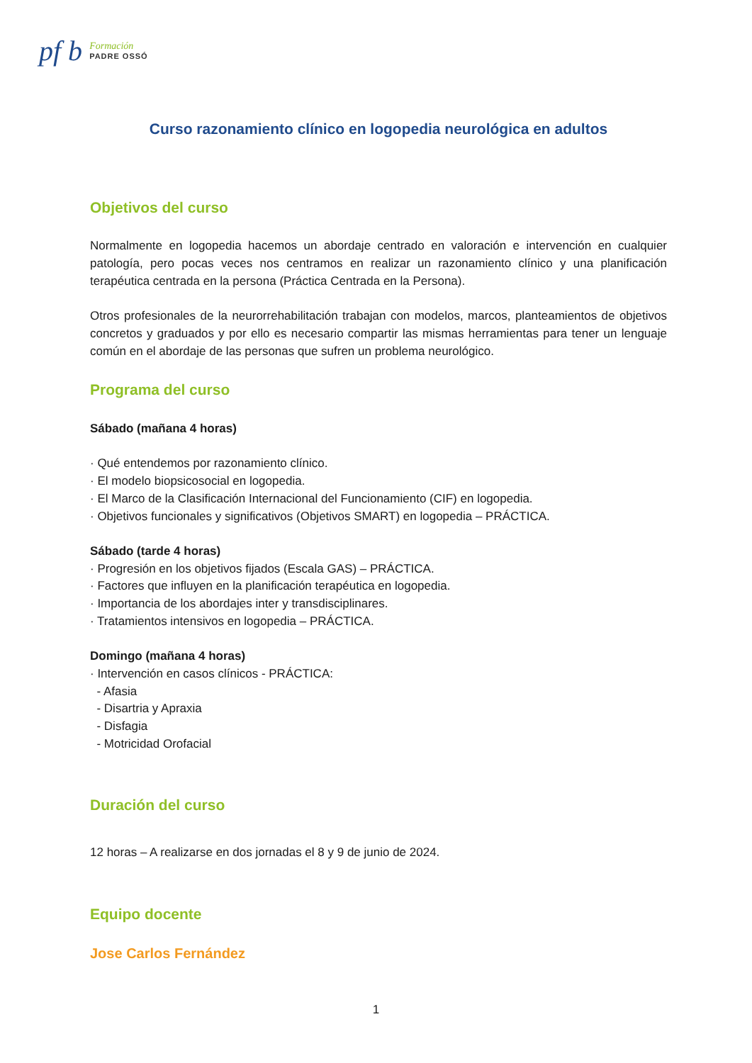pf b
Formación
PADRE OSSÓ
Curso razonamiento clínico en logopedia neurológica en adultos
Objetivos del curso
Normalmente en logopedia hacemos un abordaje centrado en valoración e intervención en cualquier patología, pero pocas veces nos centramos en realizar un razonamiento clínico y una planificación terapéutica centrada en la persona (Práctica Centrada en la Persona).
Otros profesionales de la neurorrehabilitación trabajan con modelos, marcos, planteamientos de objetivos concretos y graduados y por ello es necesario compartir las mismas herramientas para tener un lenguaje común en el abordaje de las personas que sufren un problema neurológico.
Programa del curso
Sábado (mañana 4 horas)
· Qué entendemos por razonamiento clínico.
· El modelo biopsicosocial en logopedia.
· El Marco de la Clasificación Internacional del Funcionamiento (CIF) en logopedia.
· Objetivos funcionales y significativos (Objetivos SMART) en logopedia – PRÁCTICA.
Sábado (tarde 4 horas)
· Progresión en los objetivos fijados (Escala GAS) – PRÁCTICA.
· Factores que influyen en la planificación terapéutica en logopedia.
· Importancia de los abordajes inter y transdisciplinares.
· Tratamientos intensivos en logopedia – PRÁCTICA.
Domingo (mañana 4 horas)
· Intervención en casos clínicos - PRÁCTICA:
- Afasia
- Disartria y Apraxia
- Disfagia
- Motricidad Orofacial
Duración del curso
12 horas – A realizarse en dos jornadas el 8 y 9 de junio de 2024.
Equipo docente
Jose Carlos Fernández
1